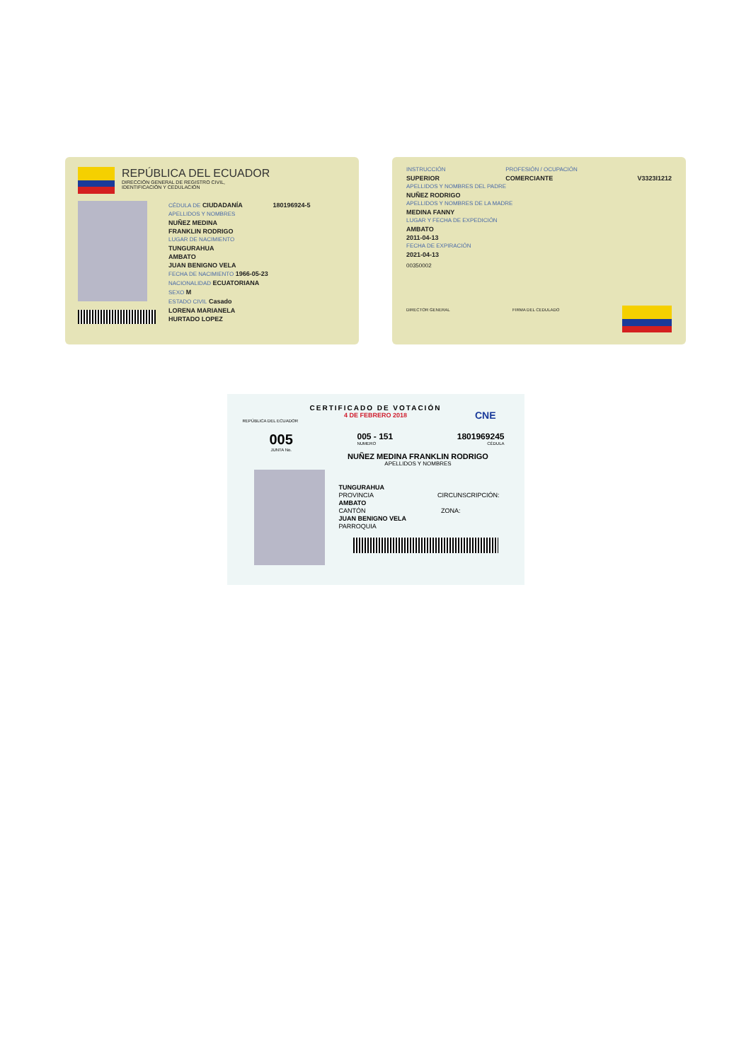REPÚBLICA DEL ECUADOR
DIRECCIÓN GENERAL DE REGISTRO CIVIL,
IDENTIFICACIÓN Y CEDULACIÓN
CÉDULA DE CIUDADANÍA 180196924-5
APELLIDOS Y NOMBRES
NUÑEZ MEDINA
FRANKLIN RODRIGO
LUGAR DE NACIMIENTO
TUNGURAHUA
AMBATO
JUAN BENIGNO VELA
FECHA DE NACIMIENTO 1966-05-23
NACIONALIDAD ECUATORIANA
SEXO M
ESTADO CIVIL Casado
LORENA MARIANELA
HURTADO LOPEZ
INSTRUCCIÓN
SUPERIOR
PROFESIÓN / OCUPACIÓN
COMERCIANTE
V3323I1212
APELLIDOS Y NOMBRES DEL PADRE
NUÑEZ RODRIGO
APELLIDOS Y NOMBRES DE LA MADRE
MEDINA FANNY
LUGAR Y FECHA DE EXPEDICIÓN
AMBATO
2011-04-13
FECHA DE EXPIRACIÓN
2021-04-13
00350002
DIRECTOR GENERAL FIRMA DEL CEDULADO
CERTIFICADO DE VOTACIÓN
4 DE FEBRERO 2018
REPÚBLICA DEL ECUADOR
CNE
005
JUNTA No.
005 - 151
NUMERO
1801969245
CÉDULA
NUÑEZ MEDINA FRANKLIN RODRIGO
APELLIDOS Y NOMBRES
TUNGURAHUA
PROVINCIA
CIRCUNSCRIPCIÓN:
AMBATO
CANTÓN
ZONA:
JUAN BENIGNO VELA
PARROQUIA